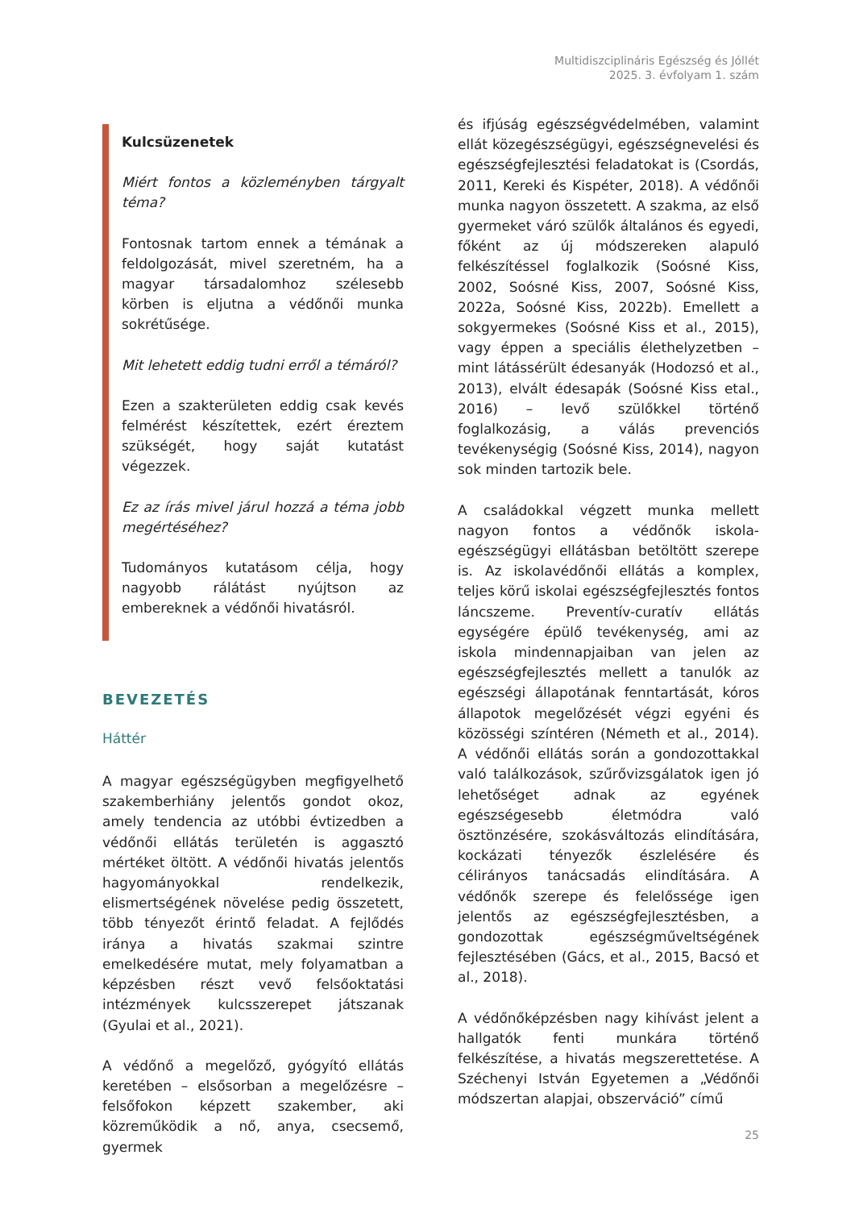Multidiszciplináris Egészség és Jóllét
2025. 3. évfolyam 1. szám
Kulcsüzenetek
Miért fontos a közleményben tárgyalt téma?
Fontosnak tartom ennek a témának a feldolgozását, mivel szeretném, ha a magyar társadalomhoz szélesebb körben is eljutna a védőnői munka sokrétűsége.
Mit lehetett eddig tudni erről a témáról?
Ezen a szakterületen eddig csak kevés felmérést készítettek, ezért éreztem szükségét, hogy saját kutatást végezzek.
Ez az írás mivel járul hozzá a téma jobb megértéséhez?
Tudományos kutatásom célja, hogy nagyobb rálátást nyújtson az embereknek a védőnői hivatásról.
BEVEZETÉS
Háttér
A magyar egészségügyben megfigyelhető szakemberhiány jelentős gondot okoz, amely tendencia az utóbbi évtizedben a védőnői ellátás területén is aggasztó mértéket öltött. A védőnői hivatás jelentős hagyományokkal rendelkezik, elismertségének növelése pedig összetett, több tényezőt érintő feladat. A fejlődés iránya a hivatás szakmai szintre emelkedésére mutat, mely folyamatban a képzésben részt vevő felsőoktatási intézmények kulcsszerepet játszanak (Gyulai et al., 2021).
A védőnő a megelőző, gyógyító ellátás keretében – elsősorban a megelőzésre – felsőfokon képzett szakember, aki közreműködik a nő, anya, csecsemő, gyermek
és ifjúság egészségvédelmében, valamint ellát közegészségügyi, egészségnevelési és egészségfejlesztési feladatokat is (Csordás, 2011, Kereki és Kispéter, 2018). A védőnői munka nagyon összetett. A szakma, az első gyermeket váró szülők általános és egyedi, főként az új módszereken alapuló felkészítéssel foglalkozik (Soósné Kiss, 2002, Soósné Kiss, 2007, Soósné Kiss, 2022a, Soósné Kiss, 2022b). Emellett a sokgyermekes (Soósné Kiss et al., 2015), vagy éppen a speciális élethelyzetben – mint látássérült édesanyák (Hodozsó et al., 2013), elvált édesapák (Soósné Kiss etal., 2016) – levő szülőkkel történő foglalkozásig, a válás prevenciós tevékenységig (Soósné Kiss, 2014), nagyon sok minden tartozik bele.
A családokkal végzett munka mellett nagyon fontos a védőnők iskola-egészségügyi ellátásban betöltött szerepe is. Az iskolavédőnői ellátás a komplex, teljes körű iskolai egészségfejlesztés fontos láncszeme. Preventív-curatív ellátás egységére épülő tevékenység, ami az iskola mindennapjaiban van jelen az egészségfejlesztés mellett a tanulók az egészségi állapotának fenntartását, kóros állapotok megelőzését végzi egyéni és közösségi színtéren (Németh et al., 2014). A védőnői ellátás során a gondozottakkal való találkozások, szűrővizsgálatok igen jó lehetőséget adnak az egyének egészségesebb életmódra való ösztönzésére, szokásváltozás elindítására, kockázati tényezők észlelésére és célirányos tanácsadás elindítására. A védőnők szerepe és felelőssége igen jelentős az egészségfejlesztésben, a gondozottak egészségműveltségének fejlesztésében (Gács, et al., 2015, Bacsó et al., 2018).
A védőnőképzésben nagy kihívást jelent a hallgatók fenti munkára történő felkészítése, a hivatás megszerettetése. A Széchenyi István Egyetemen a „Védőnői módszertan alapjai, obszerváció” című
25